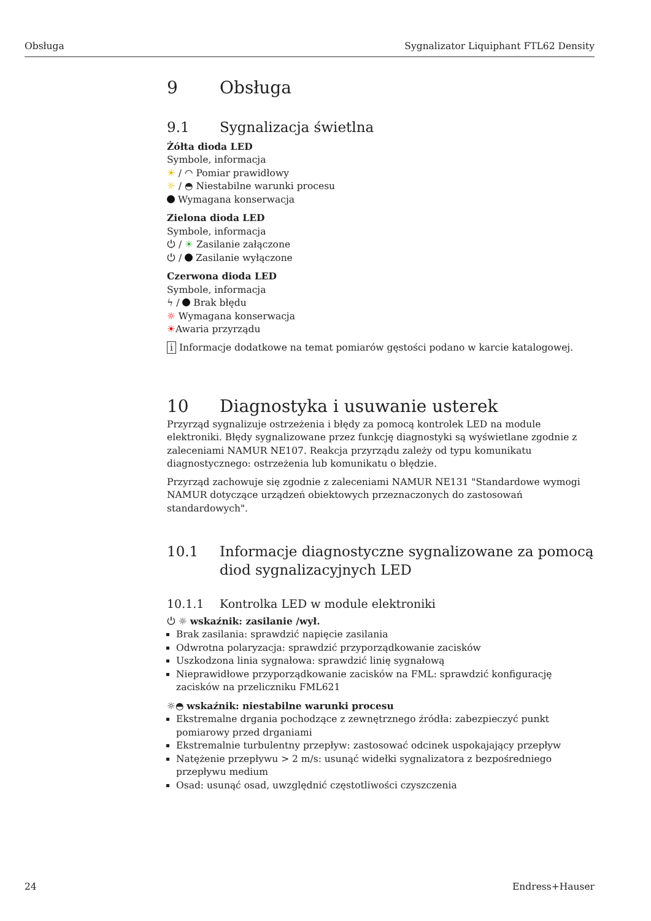Obsługa Sygnalizator Liquiphant FTL62 Density
9 Obsługa
9.1 Sygnalizacja świetlna
Żółta dioda LED
Symbole, informacja
☀ / ◠ Pomiar prawidłowy
☼ / ◓ Niestabilne warunki procesu
Wymagana konserwacja
Zielona dioda LED
Symbole, informacja
⏻ / ☀ Zasilanie załączone
⏻ / Zasilanie wyłączone
Czerwona dioda LED
Symbole, informacja
ϟ / Brak błędu
☼ Wymagana konserwacja
☀Awaria przyrządu
i Informacje dodatkowe na temat pomiarów gęstości podano w karcie katalogowej.
10 Diagnostyka i usuwanie usterek
Przyrząd sygnalizuje ostrzeżenia i błędy za pomocą kontrolek LED na module elektroniki. Błędy sygnalizowane przez funkcję diagnostyki są wyświetlane zgodnie z zaleceniami NAMUR NE107. Reakcja przyrządu zależy od typu komunikatu diagnostycznego: ostrzeżenia lub komunikatu o błędzie.
Przyrząd zachowuje się zgodnie z zaleceniami NAMUR NE131 "Standardowe wymogi NAMUR dotyczące urządzeń obiektowych przeznaczonych do zastosowań standardowych".
10.1 Informacje diagnostyczne sygnalizowane za pomocą diod sygnalizacyjnych LED
10.1.1 Kontrolka LED w module elektroniki
⏻ ☼ wskaźnik: zasilanie /wył.
Brak zasilania: sprawdzić napięcie zasilania
Odwrotna polaryzacja: sprawdzić przyporządkowanie zacisków
Uszkodzona linia sygnałowa: sprawdzić linię sygnałową
Nieprawidłowe przyporządkowanie zacisków na FML: sprawdzić konfigurację zacisków na przeliczniku FML621
☼◓ wskaźnik: niestabilne warunki procesu
Ekstremalne drgania pochodzące z zewnętrznego źródła: zabezpieczyć punkt pomiarowy przed drganiami
Ekstremalnie turbulentny przepływ: zastosować odcinek uspokajający przepływ
Natężenie przepływu > 2 m/s: usunąć widełki sygnalizatora z bezpośredniego przepływu medium
Osad: usunąć osad, uwzględnić częstotliwości czyszczenia
24 Endress+Hauser